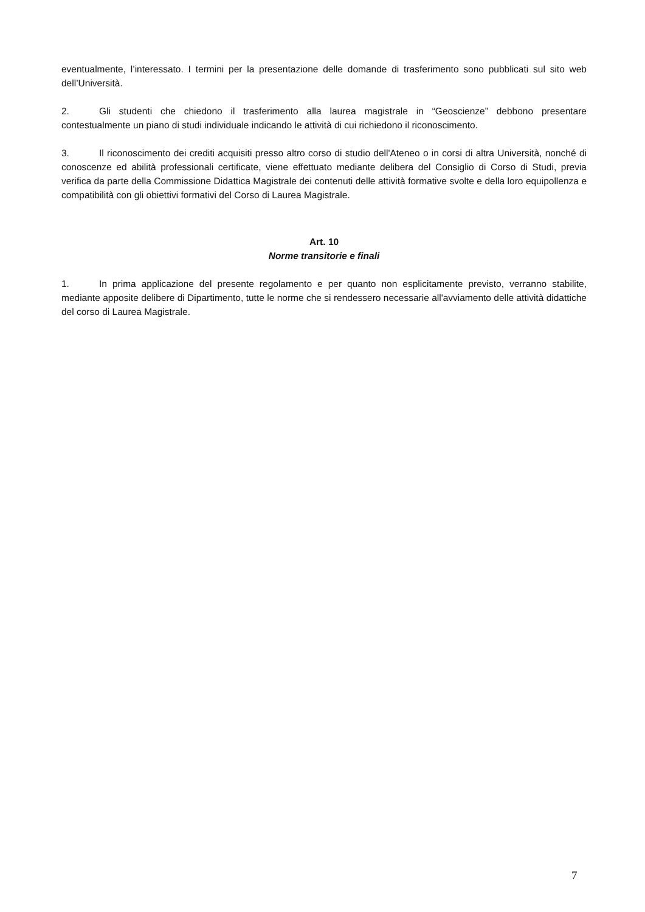eventualmente, l’interessato. I termini per la presentazione delle domande di trasferimento sono pubblicati sul sito web dell’Università.
2. Gli studenti che chiedono il trasferimento alla laurea magistrale in “Geoscienze” debbono presentare contestualmente un piano di studi individuale indicando le attività di cui richiedono il riconoscimento.
3. Il riconoscimento dei crediti acquisiti presso altro corso di studio dell'Ateneo o in corsi di altra Università, nonché di conoscenze ed abilità professionali certificate, viene effettuato mediante delibera del Consiglio di Corso di Studi, previa verifica da parte della Commissione Didattica Magistrale dei contenuti delle attività formative svolte e della loro equipollenza e compatibilità con gli obiettivi formativi del Corso di Laurea Magistrale.
Art. 10
Norme transitorie e finali
1. In prima applicazione del presente regolamento e per quanto non esplicitamente previsto, verranno stabilite, mediante apposite delibere di Dipartimento, tutte le norme che si rendessero necessarie all'avviamento delle attività didattiche del corso di Laurea Magistrale.
7